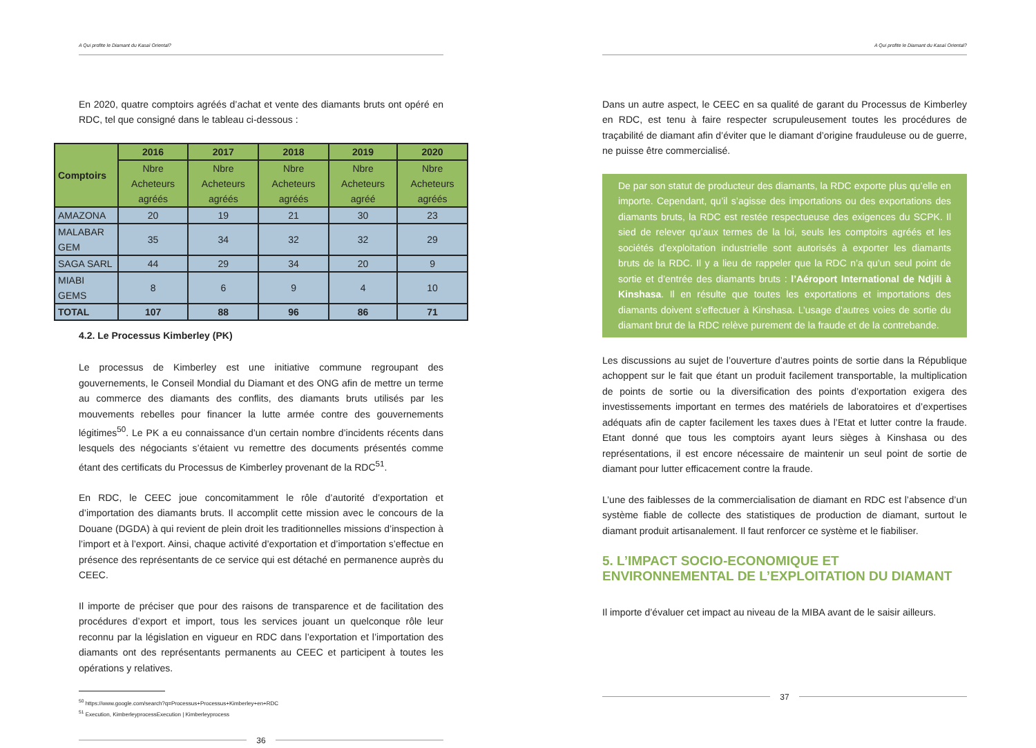A Qui profite le Diamant du Kasaï Oriental?
En 2020, quatre comptoirs agréés d’achat et vente des diamants bruts ont opéré en RDC, tel que consigné dans le tableau ci-dessous :
| Comptoirs | 2016 | 2017 | 2018 | 2019 | 2020 |
| --- | --- | --- | --- | --- | --- |
| | Nbre Acheteurs agréés | Nbre Acheteurs agréés | Nbre Acheteurs agréés | Nbre Acheteurs agréé | Nbre Acheteurs agréés |
| AMAZONA | 20 | 19 | 21 | 30 | 23 |
| MALABAR GEM | 35 | 34 | 32 | 32 | 29 |
| SAGA SARL | 44 | 29 | 34 | 20 | 9 |
| MIABI GEMS | 8 | 6 | 9 | 4 | 10 |
| TOTAL | 107 | 88 | 96 | 86 | 71 |
4.2. Le Processus Kimberley (PK)
Le processus de Kimberley est une initiative commune regroupant des gouvernements, le Conseil Mondial du Diamant et des ONG afin de mettre un terme au commerce des diamants des conflits, des diamants bruts utilisés par les mouvements rebelles pour financer la lutte armée contre des gouvernements légitimes<sup>50</sup>. Le PK a eu connaissance d’un certain nombre d’incidents récents dans lesquels des négociants s’étaient vu remettre des documents présentés comme étant des certificats du Processus de Kimberley provenant de la RDC<sup>51</sup>.
En RDC, le CEEC joue concomitamment le rôle d’autorité d’exportation et d’importation des diamants bruts. Il accomplit cette mission avec le concours de la Douane (DGDA) à qui revient de plein droit les traditionnelles missions d’inspection à l’import et à l’export. Ainsi, chaque activité d’exportation et d’importation s’effectue en présence des représentants de ce service qui est détaché en permanence auprès du CEEC.
Il importe de préciser que pour des raisons de transparence et de facilitation des procédures d’export et import, tous les services jouant un quelconque rôle leur reconnu par la législation en vigueur en RDC dans l’exportation et l’importation des diamants ont des représentants permanents au CEEC et participent à toutes les opérations y relatives.
<sup>50</sup> https://www.google.com/search?q=Processus+Processus+Kimberley+en+RDC
<sup>51</sup> Execution, KimberleyprocessExecution | Kimberleyprocess
36
A Qui profite le Diamant du Kasaï Oriental?
Dans un autre aspect, le CEEC en sa qualité de garant du Processus de Kimberley en RDC, est tenu à faire respecter scrupuleusement toutes les procédures de traçabilité de diamant afin d’éviter que le diamant d’origine frauduleuse ou de guerre, ne puisse être commercialisé.
De par son statut de producteur des diamants, la RDC exporte plus qu’elle en importe. Cependant, qu’il s’agisse des importations ou des exportations des diamants bruts, la RDC est restée respectueuse des exigences du SCPK. Il sied de relever qu’aux termes de la loi, seuls les comptoirs agréés et les sociétés d’exploitation industrielle sont autorisés à exporter les diamants bruts de la RDC. Il y a lieu de rappeler que la RDC n’a qu’un seul point de sortie et d’entrée des diamants bruts : l’Aéroport International de Ndjili à Kinshasa. Il en résulte que toutes les exportations et importations des diamants doivent s’effectuer à Kinshasa. L’usage d’autres voies de sortie du diamant brut de la RDC relève purement de la fraude et de la contrebande.
Les discussions au sujet de l’ouverture d’autres points de sortie dans la République achoppent sur le fait que étant un produit facilement transportable, la multiplication de points de sortie ou la diversification des points d’exportation exigera des investissements important en termes des matériels de laboratoires et d’expertises adéquats afin de capter facilement les taxes dues à l’Etat et lutter contre la fraude. Etant donné que tous les comptoirs ayant leurs sièges à Kinshasa ou des représentations, il est encore nécessaire de maintenir un seul point de sortie de diamant pour lutter efficacement contre la fraude.
L’une des faiblesses de la commercialisation de diamant en RDC est l’absence d’un système fiable de collecte des statistiques de production de diamant, surtout le diamant produit artisanalement. Il faut renforcer ce système et le fiabiliser.
5. L’IMPACT SOCIO-ECONOMIQUE ET ENVIRONNEMENTAL DE L’EXPLOITATION DU DIAMANT
Il importe d’évaluer cet impact au niveau de la MIBA avant de le saisir ailleurs.
37